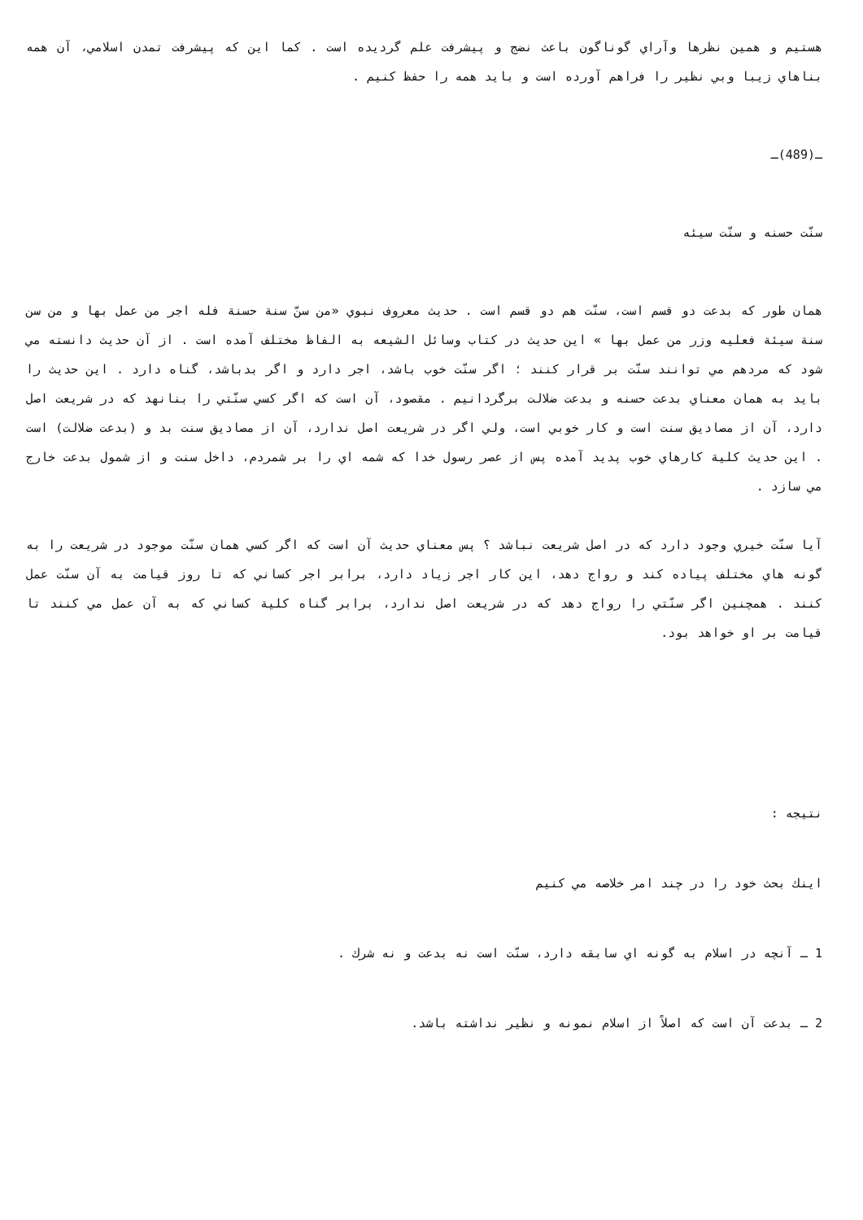هستيم و همين نظرها وآراي گوناگون باعث نضج و پيشرفت علم گرديده است . كما اين كه پيشرفت تمدن اسلامي، آن همه بناهاي زيبا وبي نظير را فراهم آورده است و بايد همه را حفظ كنيم .
ـ(489)ـ
سنّت حسنه و سنّت سيئه
همان طور كه بدعت دو قسم است، سنّت هم دو قسم است . حديث معروف نبوي «من سنّ سنة حسنة فله اجر من عمل بها و من سن سنة سيئة فعليه وزر من عمل بها » اين حديث در كتاب وسائل الشيعه به الفاظ مختلف آمده است . از آن حديث دانسته مي شود كه مردهم مي توانند سنّت بر قرار كنند ؛ اگر سنّت خوب باشد، اجر دارد و اگر بدباشد، گناه دارد . اين حديث را بايد به همان معناي بدعت حسنه و بدعت ضلالت برگردانيم . مقصود، آن است كه اگر كسي سنّتي را بنانهد كه در شريعت اصل دارد، آن از مصاديق سنت است و كار خوبي است، ولي اگر در شريعت اصل ندارد، آن از مصاديق سنت بد و (بدعت ضلالت) است . اين حديث كلية كارهاي خوب پديد آمده پس از عصر رسول خدا كه شمه اي را بر شمردم، داخل سنت و از شمول بدعت خارج مي سازد .
آيا سنّت خيري وجود دارد كه در اصل شريعت نباشد ؟ پس معناي حديث آن است كه اگر كسي همان سنّت موجود در شريعت را به گونه هاي مختلف پياده كند و رواج دهد، اين كار اجر زياد دارد، برابر اجر كساني كه تا روز قيامت به آن سنّت عمل كنند . همچنين اگر سنّتي را رواج دهد كه در شريعت اصل ندارد، برابر گناه كلية كساني كه به آن عمل مي كنند تا قيامت بر او خواهد بود.
نتيجه :
اينك بحث خود را در چند امر خلاصه مي كنيم
1 ـ آنچه در اسلام به گونه اي سابقه دارد، سنّت است نه بدعت و نه شرك .
2 ـ بدعت آن است كه اصلاً از اسلام نمونه و نظير نداشته باشد.